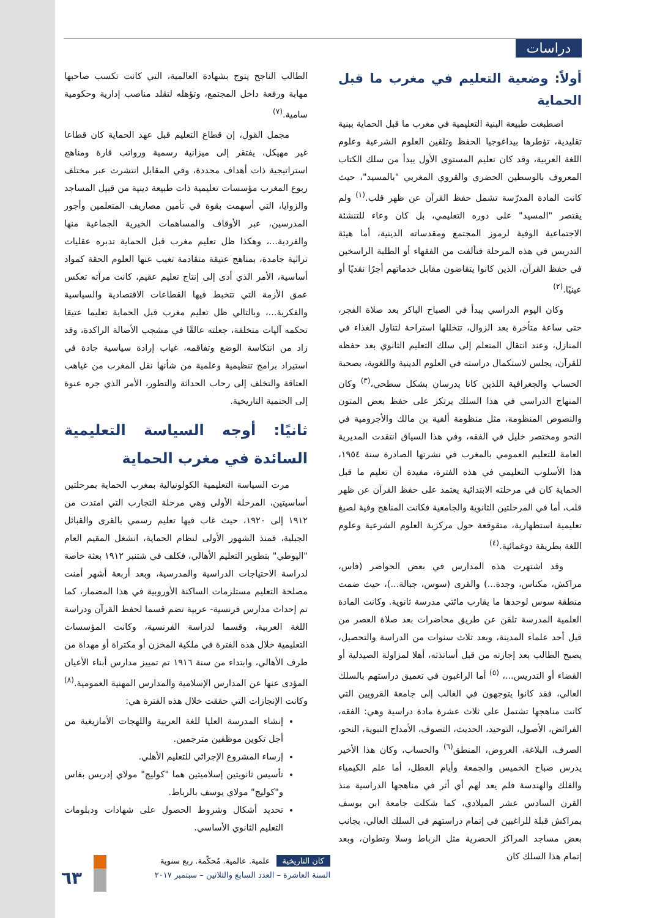دراسات
أولاً: وضعية التعليم في مغرب ما قبل الحماية
اصطبغت طبيعة البنية التعليمية في مغرب ما قبل الحماية ببنية تقليدية، تؤطرها بيداغوجيا الحفظ وتلقين العلوم الشرعية وعلوم اللغة العربية، وقد كان تعليم المستوى الأول يبدأ من سلك الكتاب المعروف بالوسطين الحضري والقروي المغربي "بالمسيد"، حيث كانت المادة المدرّسة تشمل حفظ القرآن عن ظهر قلب.<sup>(١)</sup> ولم يقتصر "المسيد" على دوره التعليمي، بل كان وعاء للتنشئة الاجتماعية الوفية لرموز المجتمع ومقدساته الدينية، أما هيئة التدريس في هذه المرحلة فتألفت من الفقهاء أو الطلبة الراسخين في حفظ القرآن، الذين كانوا يتقاضون مقابل خدماتهم أجرًا نقديًا أو عينيًا.<sup>(٢)</sup>
وكان اليوم الدراسي يبدأ في الصباح الباكر بعد صلاة الفجر، حتى ساعة متأخرة بعد الزوال، تتخللها استراحة لتناول الغذاء في المنازل، وعند انتقال المتعلم إلى سلك التعليم الثانوي بعد حفظه للقرآن، يجلس لاستكمال دراسته في العلوم الدينية واللغوية، بصحبة الحساب والجغرافية اللذين كانا يدرسان بشكل سطحي،<sup>(٣)</sup> وكان المنهاج الدراسي في هذا السلك يرتكز على حفظ بعض المتون والنصوص المنظومة، مثل منظومة ألفية بن مالك والأجرومية في النحو ومختصر خليل في الفقه، وفي هذا السياق انتقدت المديرية العامة للتعليم العمومي بالمغرب في نشرتها الصادرة سنة ١٩٥٤، هذا الأسلوب التعليمي في هذه الفترة، مفيدة أن تعليم ما قبل الحماية كان في مرحلته الابتدائية يعتمد على حفظ القرآن عن ظهر قلب، أما في المرحلتين الثانوية والجامعية فكانت المناهج وفية لصيغ تعليمية استظهارية، متقوقعة حول مركزية العلوم الشرعية وعلوم اللغة بطريقة دوغمائية.<sup>(٤)</sup>
وقد اشتهرت هذه المدارس في بعض الحواضر (فاس، مراكش، مكناس، وجدة...) والقرى (سوس، جبالة...)، حيث ضمت منطقة سوس لوحدها ما يقارب مائتي مدرسة ثانوية. وكانت المادة العلمية المدرسة تلقن عن طريق محاضرات بعد صلاة العصر من قبل أحد علماء المدينة، وبعد ثلاث سنوات من الدراسة والتحصيل، يصبح الطالب بعد إجازته من قبل أساتذته، أهلا لمزاولة الصيدلية أو القضاء أو التدريس...، <sup>(٥)</sup> أما الراغبون في تعميق دراستهم بالسلك العالي، فقد كانوا يتوجهون في الغالب إلى جامعة القرويين التي كانت مناهجها تشتمل على ثلاث عشرة مادة دراسية وهي: الفقه، الفرائض، الأصول، التوحيد، الحديث، التصوف، الأمداح النبوية، النحو، الصرف، البلاغة، العروض، المنطق<sup>(٦)</sup> والحساب، وكان هذا الأخير يدرس صباح الخميس والجمعة وأيام العطل، أما علم الكيمياء والفلك والهندسة فلم يعد لهم أي أثر في مناهجها الدراسية منذ القرن السادس عشر الميلادي، كما شكلت جامعة ابن يوسف بمراكش قبلة للراغبين في إتمام دراستهم في السلك العالي، بجانب بعض مساجد المراكز الحضرية مثل الرباط وسلا وتطوان، وبعد إتمام هذا السلك كان
الطالب الناجح يتوج بشهادة العالمية، التي كانت تكسب صاحبها مهابة ورفعة داخل المجتمع، وتؤهله لتقلد مناصب إدارية وحكومية سامية.<sup>(٧)</sup>
مجمل القول، إن قطاع التعليم قبل عهد الحماية كان قطاعا غير مهيكل، يفتقر إلى ميزانية رسمية ورواتب قارة ومناهج استراتيجية ذات أهداف محددة، وفي المقابل انتشرت عبر مختلف ربوع المغرب مؤسسات تعليمية ذات طبيعة دينية من قبيل المساجد والزوايا، التي أسهمت بقوة في تأمين مصاريف المتعلمين وأجور المدرسين، عبر الأوقاف والمساهمات الخيرية الجماعية منها والفردية...، وهكذا ظل تعليم مغرب قبل الحماية تدبره عقليات تراثية جامدة، بمناهج عتيقة متقادمة تغيب عنها العلوم الحقة كمواد أساسية، الأمر الذي أدى إلى إنتاج تعليم عقيم، كانت مرآته تعكس عمق الأزمة التي تتخبط فيها القطاعات الاقتصادية والسياسية والفكرية...، وبالتالي ظل تعليم مغرب قبل الحماية تعليما عتيقا تحكمه آليات متخلفة، جعلته عالقًا في مشجب الأصالة الراكدة، وقد زاد من انتكاسة الوضع وتفاقمه، غياب إرادة سياسية جادة في استيراد برامج تنظيمية وعلمية من شأنها نقل المغرب من غياهب العتاقة والتخلف إلى رحاب الحداثة والتطور، الأمر الذي جره عنوة إلى الحتمية التاريخية.
ثانيًا: أوجه السياسة التعليمية السائدة في مغرب الحماية
مرت السياسة التعليمية الكولونيالية بمغرب الحماية بمرحلتين أساسيتين، المرحلة الأولى وهي مرحلة التجارب التي امتدت من ١٩١٢ إلى ١٩٢٠، حيث غاب فيها تعليم رسمي بالقرى والقبائل الجبلية، فمنذ الشهور الأولى لنظام الحماية، انشغل المقيم العام "اليوطي" بتطوير التعليم الأهالي، فكلف في شتنبر ١٩١٢ بعثة خاصة لدراسة الاحتياجات الدراسية والمدرسية، وبعد أربعة أشهر أمنت مصلحة التعليم مستلزمات الساكنة الأوروبية في هذا المضمار، كما تم إحداث مدارس فرنسية- عربية تضم قسما لحفظ القرآن ودراسة اللغة العربية، وقسما لدراسة الفرنسية، وكانت المؤسسات التعليمية خلال هذه الفترة في ملكية المخزن أو مكتراة أو مهداة من طرف الأهالي، وابتداء من سنة ١٩١٦ تم تمييز مدارس أبناء الأعيان المؤدى عنها عن المدارس الإسلامية والمدارس المهنية العمومية.<sup>(٨)</sup> وكانت الإنجازات التي حققت خلال هذه الفترة هي:
إنشاء المدرسة العليا للغة العربية واللهجات الأمازيغية من أجل تكوين موظفين مترجمين.
إرساء المشروع الإجرائي للتعليم الأهلي.
تأسيس ثانويتين إسلاميتين هما "كوليج" مولاي إدريس بفاس و"كوليج" مولاي يوسف بالرباط.
تحديد أشكال وشروط الحصول على شهادات ودبلومات التعليم الثانوي الأساسي.
٦٣
كان التاريخية علمية. عالمية. مُحكّمة. ربع سنوية
السنة العاشرة – العدد السابع والثلاثين – سبتمبر ٢٠١٧